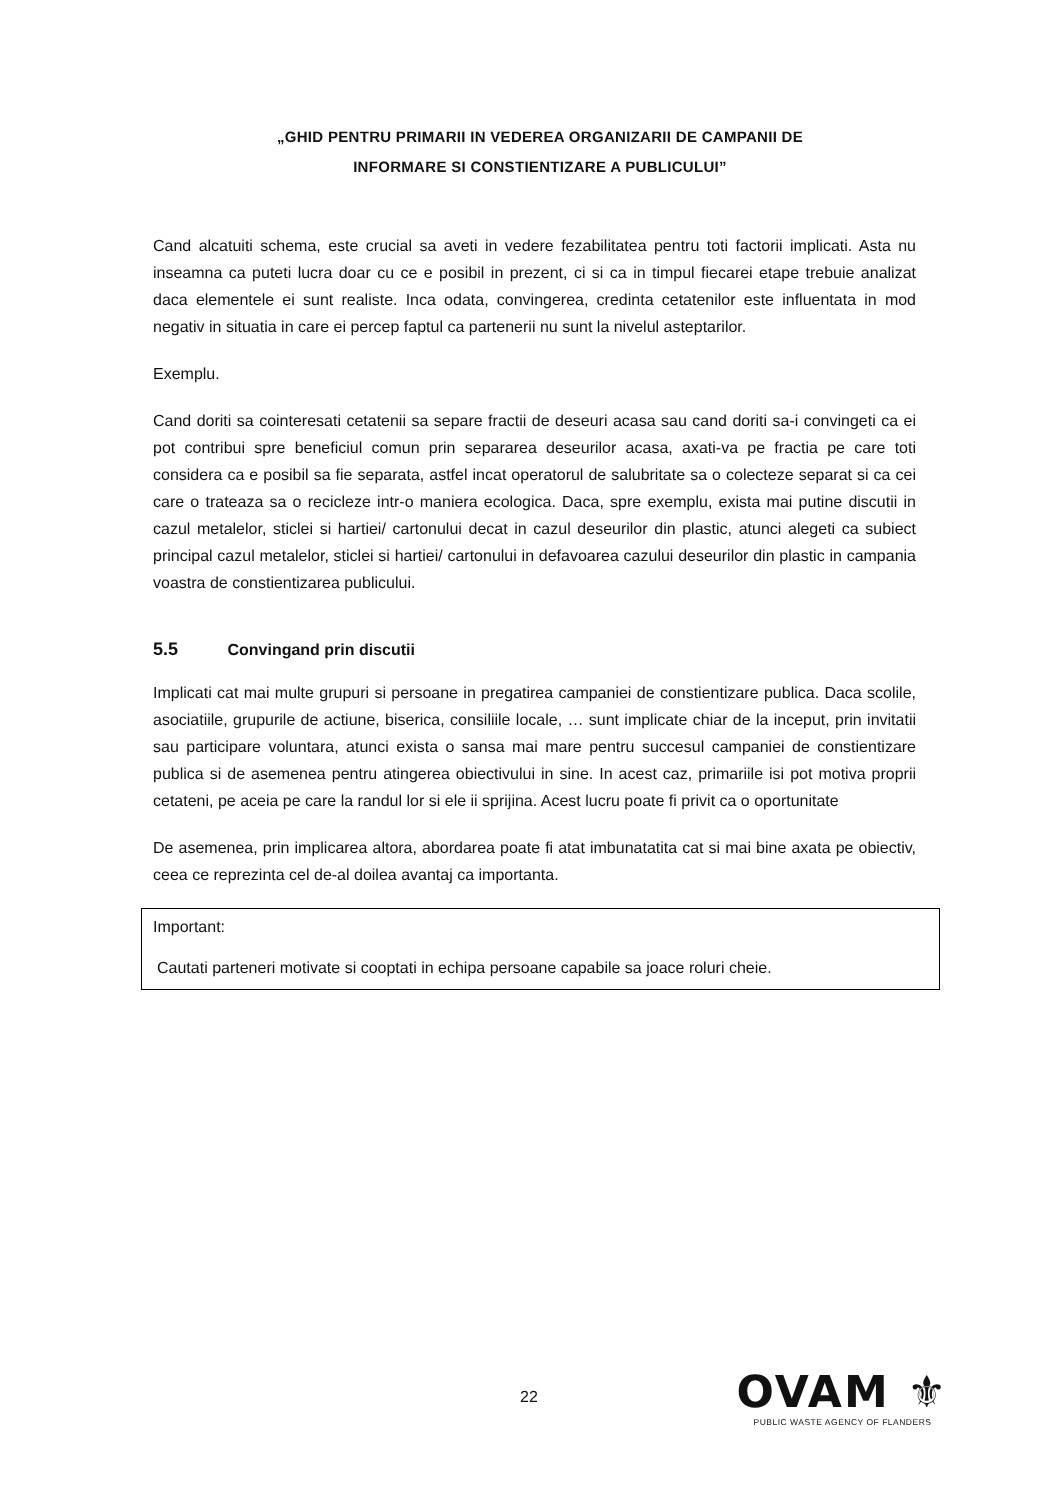„GHID PENTRU PRIMARII IN VEDEREA ORGANIZARII DE CAMPANII DE
INFORMARE SI CONSTIENTIZARE A PUBLICULUI”
Cand alcatuiti schema, este crucial sa aveti in vedere fezabilitatea pentru toti factorii implicati. Asta nu inseamna ca puteti lucra doar cu ce e posibil in prezent, ci si ca in timpul fiecarei etape trebuie analizat daca elementele ei sunt realiste. Inca odata, convingerea, credinta cetatenilor este influentata in mod negativ in situatia in care ei percep faptul ca partenerii nu sunt la nivelul asteptarilor.
Exemplu.
Cand doriti sa cointeresati cetatenii sa separe fractii de deseuri acasa sau cand doriti sa-i convingeti ca ei pot contribui spre beneficiul comun prin separarea deseurilor acasa, axati-va pe fractia pe care toti considera ca e posibil sa fie separata, astfel incat operatorul de salubritate sa o colecteze separat si ca cei care o trateaza sa o recicleze intr-o maniera ecologica. Daca, spre exemplu, exista mai putine discutii in cazul metalelor, sticlei si hartiei/ cartonului decat in cazul deseurilor din plastic, atunci alegeti ca subiect principal cazul metalelor, sticlei si hartiei/ cartonului in defavoarea cazului deseurilor din plastic in campania voastra de constientizarea publicului.
5.5 Convingand prin discutii
Implicati cat mai multe grupuri si persoane in pregatirea campaniei de constientizare publica. Daca scolile, asociatiile, grupurile de actiune, biserica, consiliile locale, … sunt implicate chiar de la inceput, prin invitatii sau participare voluntara, atunci exista o sansa mai mare pentru succesul campaniei de constientizare publica si de asemenea pentru atingerea obiectivului in sine. In acest caz, primariile isi pot motiva proprii cetateni, pe aceia pe care la randul lor si ele ii sprijina. Acest lucru poate fi privit ca o oportunitate
De asemenea, prin implicarea altora, abordarea poate fi atat imbunatatita cat si mai bine axata pe obiectiv, ceea ce reprezinta cel de-al doilea avantaj ca importanta.
Important:
Cautati parteneri motivate si cooptati in echipa persoane capabile sa joace roluri cheie.
22
OVAM ⚜
PUBLIC WASTE AGENCY OF FLANDERS